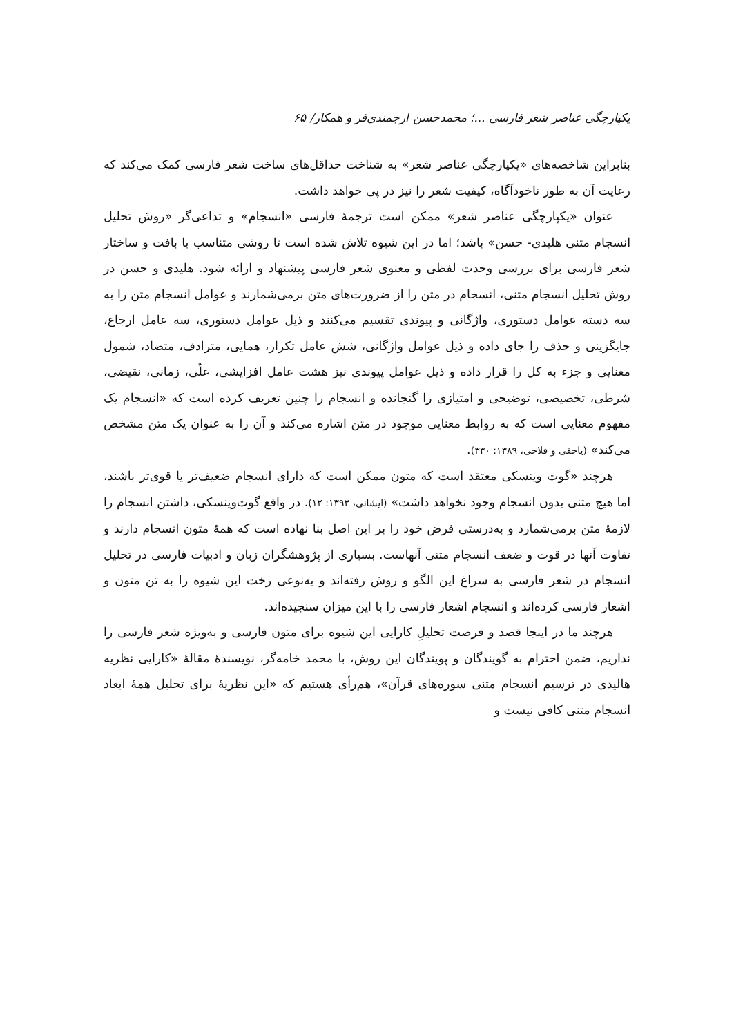یکپارچگی عناصر شعر فارسی ...؛ محمدحسن ارجمندی‌فر و همکار/ ۶۵
بنابراین شاخصه‌های «یکپارچگی عناصر شعر» به شناخت حداقل‌های ساخت شعر فارسی کمک می‌کند که رعایت آن به طور ناخودآگاه، کیفیت شعر را نیز در پی خواهد داشت.
عنوان «یکپارچگی عناصر شعر» ممکن است ترجمهٔ فارسی «انسجام» و تداعی‌گر «روش تحلیل انسجام متنی هلیدی- حسن» باشد؛ اما در این شیوه تلاش شده است تا روشی متناسب با بافت و ساختار شعر فارسی برای بررسی وحدت لفظی و معنوی شعر فارسی پیشنهاد و ارائه شود. هلیدی و حسن در روش تحلیل انسجام متنی، انسجام در متن را از ضرورت‌های متن برمی‌شمارند و عوامل انسجام متن را به سه دسته عوامل دستوری، واژگانی و پیوندی تقسیم می‌کنند و ذیل عوامل دستوری، سه عامل ارجاع، جایگزینی و حذف را جای داده و ذیل عوامل واژگانی، شش عامل تکرار، همایی، مترادف، متضاد، شمول معنایی و جزء به کل را قرار داده و ذیل عوامل پیوندی نیز هشت عامل افزایشی، علّی، زمانی، نقیضی، شرطی، تخصیصی، توضیحی و امتیازی را گنجانده و انسجام را چنین تعریف کرده است که «انسجام یک مفهوم معنایی است که به روابط معنایی موجود در متن اشاره می‌کند و آن را به عنوان یک متن مشخص می‌کند» (یاحقی و فلاحی، ۱۳۸۹: ۳۳۰).
هرچند «گوت وینسکی معتقد است که متون ممکن است که دارای انسجام ضعیف‌تر یا قوی‌تر باشند، اما هیچ متنی بدون انسجام وجود نخواهد داشت» (ایشانی، ۱۳۹۳: ۱۲). در واقع گوت‌وینسکی، داشتن انسجام را لازمهٔ متن برمی‌شمارد و به‌درستی فرض خود را بر این اصل بنا نهاده است که همهٔ متون انسجام دارند و تفاوت آنها در قوت و ضعف انسجام متنی آنهاست. بسیاری از پژوهشگران زبان و ادبیات فارسی در تحلیل انسجام در شعر فارسی به سراغ این الگو و روش رفته‌اند و به‌نوعی رخت این شیوه را به تن متون و اشعار فارسی کرده‌اند و انسجام اشعار فارسی را با این میزان سنجیده‌اند.
هرچند ما در اینجا قصد و فرصت تحلیلِ کارایی این شیوه برای متون فارسی و به‌ویژه شعر فارسی را نداریم، ضمن احترام به گویندگان و پویندگان این روش، با محمد خامه‌گر، نویسندهٔ مقالهٔ «کارایی نظریه هالیدی در ترسیم انسجام متنی سوره‌های قرآن»، هم‌رأی هستیم که «این نظریهٔ برای تحلیل همهٔ ابعاد انسجام متنی کافی نیست و